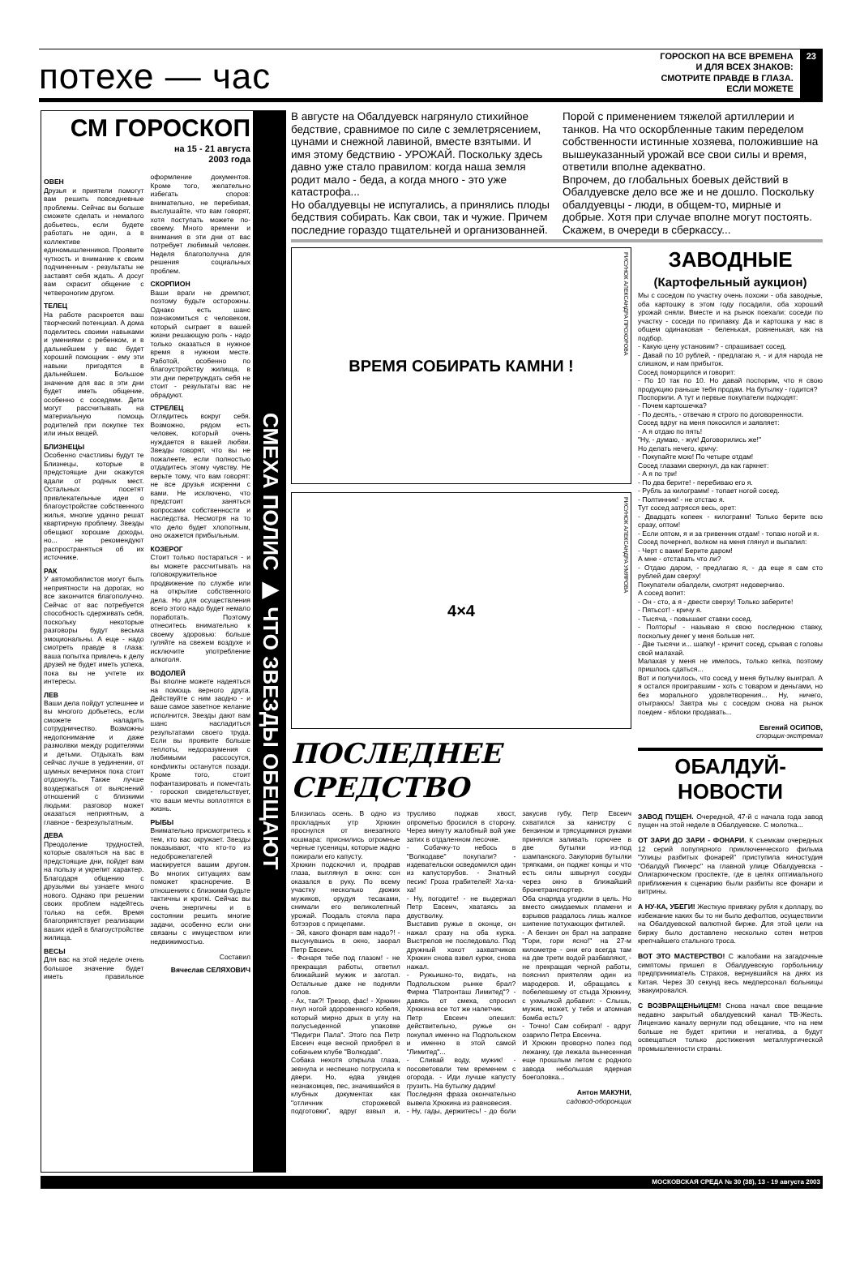потехе — час
ГОРОСКОП НА ВСЕ ВРЕМЕНА
И ДЛЯ ВСЕХ ЗНАКОВ:
СМОТРИТЕ ПРАВДЕ В ГЛАЗА.
ЕСЛИ МОЖЕТЕ
23
СМ ГОРОСКОП
на 15 - 21 августа
2003 года
ОВЕН
Друзья и приятели помогут вам решить повседневные проблемы. Сейчас вы больше сможете сделать и немалого добьетесь, если будете работать не один, а в коллективе единомышленников. Проявите чуткость и внимание к своим подчиненным - результаты не заставят себя ждать. А досуг вам скрасит общение с четвероногим другом.
ТЕЛЕЦ
На работе раскроется ваш творческий потенциал. А дома поделитесь своими навыками и умениями с ребенком, и в дальнейшем у вас будет хороший помощник - ему эти навыки пригодятся в дальнейшем. Большое значение для вас в эти дни будет иметь общение, особенно с соседями. Дети могут рассчитывать на материальную помощь родителей при покупке тех или иных вещей.
БЛИЗНЕЦЫ
Особенно счастливы будут те Близнецы, которые в предстоящие дни окажутся вдали от родных мест. Остальных посетят привлекательные идеи о благоустройстве собственного жилья, многие удачно решат квартирную проблему. Звезды обещают хорошие доходы, но... не рекомендуют распространяться об их источнике.
РАК
У автомобилистов могут быть неприятности на дорогах, но все закончится благополучно. Сейчас от вас потребуется способность сдерживать себя, поскольку некоторые разговоры будут весьма эмоциональны. А еще - надо смотреть правде в глаза: ваша попытка привлечь к делу друзей не будет иметь успеха, пока вы не учтете их интересы.
ЛЕВ
Ваши дела пойдут успешнее и вы многого добьетесь, если сможете наладить сотрудничество. Возможны недопонимание и даже размолвки между родителями и детьми. Отдыхать вам сейчас лучше в уединении, от шумных вечеринок пока стоит отдохнуть. Также лучше воздержаться от выяснений отношений с близкими людьми: разговор может оказаться неприятным, а главное - безрезультатным.
ДЕВА
Преодоление трудностей, которые сваляться на вас в предстоящие дни, пойдет вам на пользу и укрепит характер. Благодаря общению с друзьями вы узнаете много нового. Однако при решении своих проблем надейтесь только на себя. Время благоприятствует реализации ваших идей в благоустройстве жилища.
ВЕСЫ
Для вас на этой неделе очень большое значение будет иметь правильное оформление документов. Кроме того, желательно избегать споров: внимательно, не перебивая, выслушайте, что вам говорят, хотя поступать можете по-своему. Много времени и внимания в эти дни от вас потребует любимый человек. Неделя благополучна для решения социальных проблем.
СКОРПИОН
Ваши враги не дремлют, поэтому будьте осторожны. Однако есть шанс познакомиться с человеком, который сыграет в вашей жизни решающую роль - надо только оказаться в нужное время в нужном месте. Работой, особенно по благоустройству жилища, в эти дни перетруждать себя не стоит - результаты вас не обрадуют.
СТРЕЛЕЦ
Оглядитесь вокруг себя. Возможно, рядом есть человек, который очень нуждается в вашей любви. Звезды говорят, что вы не пожалеете, если полностью отдадитесь этому чувству. Не верьте тому, что вам говорят: не все друзья искренни с вами. Не исключено, что предстоит заняться вопросами собственности и наследства. Несмотря на то что дело будет хлопотным, оно окажется прибыльным.
КОЗЕРОГ
Стоит только постараться - и вы можете рассчитывать на головокружительное продвижение по службе или на открытие собственного дела. Но для осуществления всего этого надо будет немало поработать. Поэтому отнеситесь внимательно к своему здоровью: больше гуляйте на свежем воздухе и исключите употребление алкоголя.
ВОДОЛЕЙ
Вы вполне можете надеяться на помощь верного друга. Действуйте с ним заодно - и ваше самое заветное желание исполнится. Звезды дают вам шанс насладиться результатами своего труда. Если вы проявите больше теплоты, недоразумения с любимыми рассосутся, конфликты останутся позади. Кроме того, стоит пофантазировать и помечтать - гороскоп свидетельствует, что ваши мечты воплотятся в жизнь.
РЫБЫ
Внимательно присмотритесь к тем, кто вас окружает. Звезды показывают, что кто-то из недоброжелателей маскируется вашим другом. Во многих ситуациях вам поможет красноречие. В отношениях с близкими будьте тактичны и кроткі. Сейчас вы очень энергичны и в состоянии решить многие задачи, особенно если они связаны с имуществом или недвижимостью.
Составил
Вячеслав СЕЛЯХОВИЧ
СМЕХА ПОЛИС ▶ ЧТО ЗВЕЗДЫ ОБЕЩАЮТ
В августе на Обалдуевск нагрянуло стихийное бедствие, сравнимое по силе с землетрясением, цунами и снежной лавиной, вместе взятыми. И имя этому бедствию - УРОЖАЙ. Поскольку здесь давно уже стало правилом: когда наша земля родит мало - беда, а когда много - это уже катастрофа...
Но обалдуевцы не испугались, а принялись плоды бедствия собирать. Как свои, так и чужие. Причем последние гораздо тщательней и организованней. Порой с применением тяжелой артиллерии и танков. На что оскорбленные таким переделом собственности истинные хозяева, положившие на вышеуказанный урожай все свои силы и время, ответили вполне адекватно.
Впрочем, до глобальных боевых действий в Обалдуевске дело все же и не дошло. Поскольку обалдуевцы - люди, в общем-то, мирные и добрые. Хотя при случае вполне могут постоять. Скажем, в очереди в сберкассу...
ВРЕМЯ СОБИРАТЬ КАМНИ !
РИСУНОК АЛЕКСАНДРА ПРОХОРОВА
4×4
РИСУНОК АЛЕКСАНДРА УМЯРОВА
ПОСЛЕДНЕЕ СРЕДСТВО
Близилась осень. В одно из прохладных утр Хрюкин проснулся от внезапного кошмара: приснились огромные черные гусеницы, которые жадно пожирали его капусту.
Хрюкин подскочил и, продрав глаза, выглянул в окно: сон оказался в руку. По всему участку несколько дюжих мужиков, орудуя тесаками, снимали его великолепный урожай. Поодаль стояла пара бэтээров с прицепами.
- Эй, какого фонаря вам надо?! - высунувшись в окно, заорал Петр Евсеич.
- Фонаря тебе под глазом! - не прекращая работы, ответил ближайший мужик и заготал. Остальные даже не подняли голов.
- Ах, так?! Трезор, фас! - Хрюкин пнул ногой здоровенного кобеля, который мирно дрых в углу на полусъеденной упаковке "Педигри Пала". Этого пса Петр Евсеич еще весной приобрел в собачьем клубе "Волкодав".
Собака нехотя открыла глаза, зевнула и неспешно потрусила к двери. Но, едва увидев незнакомцев, пес, значившийся в клубных документах как "отличник сторожевой подготовки", вдруг взвыл и, трусливо поджав хвост, опрометью бросился в сторону. Через минуту жалобный вой уже затих в отдаленном лесочке.
- Собачку-то небось в "Волкодаве" покупали? - издевательски осведомился один из капусторубов. - Знатный песик! Гроза грабителей! Ха-ха-ха!
- Ну, погодите! - не выдержал Петр Евсеич, хватаясь за двустволку.
Выставив ружье в оконце, он нажал сразу на оба курка. Выстрелов не последовало. Под дружный хохот захватчиков Хрюкин снова взвел курки, снова нажал.
- Ружьишко-то, видать, на Подпольском рынке брал? Фирма "Патронташ Лимитед"? - давясь от смеха, спросил Хрюкина все тот же налетчик.
Петр Евсеич опешил: действительно, ружье он покупал именно на Подпольском и именно в этой самой "Лимитед"...
- Сливай воду, мужик! - посоветовали тем временем с огорода. - Иди лучше капусту грузить. На бутылку дадим!
Последняя фраза окончательно вывела Хрюкина из равновесия.
- Ну, гады, держитесь! - до боли закусив губу, Петр Евсеич схватился за канистру с бензином и трясущимися руками принялся заливать горючее в две бутылки из-под шампанского. Закупорив бутылки тряпками, он поджег концы и что есть силы швырнул сосуды через окно в ближайший бронетранспортер.
Оба снаряда угодили в цель. Но вместо ожидаемых пламени и взрывов раздалось лишь жалкое шипение потухающих фитилей.
- А бензин он брал на заправке "Гори, гори ясно!" на 27-м километре - они его всегда там на две трети водой разбавляют, - не прекращая черной работы, пояснил приятелям один из мародеров. И, обращаясь к побелевшему от стыда Хрюкину, с ухмылкой добавил: - Слышь, мужик, может, у тебя и атомная бомба есть?
- Точно! Сам собирал! - вдруг озарило Петра Евсеича.
И Хрюкин проворно полез под лежанку, где лежала вынесенная еще прошлым летом с родного завода небольшая ядерная боеголовка...
Антон МАКУНИ,
садовод-оборонщик
ЗАВОДНЫЕ
(Картофельный аукцион)
Мы с соседом по участку очень похожи - оба заводные, оба картошку в этом году посадили, оба хороший урожай сняли. Вместе и на рынок поехали: соседи по участку - соседи по прилавку. Да и картошка у нас в общем одинаковая - беленькая, ровненькая, как на подбор.
- Какую цену установим? - спрашивает сосед.
- Давай по 10 рублей, - предлагаю я, - и для народа не слишком, и нам прибыток.
Сосед поморщился и говорит:
- По 10 так по 10. Но давай поспорим, что я свою продукцию раньше тебя продам. На бутылку - годится?
Поспорили. А тут и первые покупатели подходят:
- Почем картошечка?
- По десять, - отвечаю я строго по договоренности.
Сосед вдруг на меня покосился и заявляет:
- А я отдаю по пять!
"Ну, - думаю, - жук! Договорились же!"
Но делать нечего, кричу:
- Покупайте мою! По четыре отдам!
Сосед глазами сверкнул, да как гаркнет:
- А я по три!
- По два берите! - перебиваю его я.
- Рубль за килограмм! - топает ногой сосед.
- Полтинник! - не отстаю я.
Тут сосед затрясся весь, орет:
- Двадцать копеек - килограмм! Только берите всю сразу, оптом!
- Если оптом, я и за гривенник отдам! - топаю ногой и я.
Сосед почернел, волком на меня глянул и выпалил:
- Черт с вами! Берите даром!
А мне - отставать что ли?
- Отдаю даром, - предлагаю я, - да еще я сам сто рублей дам сверху!
Покупатели обалдели, смотрят недоверчиво.
А сосед вопит:
- Он - сто, а я - двести сверху! Только заберите!
- Пятьсот! - кричу я.
- Тысяча, - повышает ставки сосед.
- Полторы! - называю я свою последнюю ставку, поскольку денег у меня больше нет.
- Две тысячи и... шапку! - кричит сосед, срывая с головы свой малахай.
Малахая у меня не имелось, только кепка, поэтому пришлось сдаться...
Вот и получилось, что сосед у меня бутылку выиграл. А я остался проигравшим - хоть с товаром и деньгами, но без морального удовлетворения... Ну, ничего, отыграюсь! Завтра мы с соседом снова на рынок поедем - яблоки продавать...
Евгений ОСИПОВ,
спорщик-экстремал
ОБАЛДУЙ-НОВОСТИ
ЗАВОД ПУЩЕН. Очередной, 47-й с начала года завод пущен на этой неделе в Обалдуевске. С молотка...
ОТ ЗАРИ ДО ЗАРИ - ФОНАРИ. К съемкам очередных 12 серий популярного приключенческого фильма "Улицы разбитых фонарей" приступила киностудия "Обалдуй Пикчерс" на главной улице Обалдуевска - Олигархическом проспекте, где в целях оптимального приближения к сценарию были разбиты все фонари и витрины.
А НУ-КА, УБЕГИ! Жесткую привязку рубля к доллару, во избежание каких бы то ни было дефолтов, осуществили на Обалдуевской валютной бирже. Для этой цели на биржу было доставлено несколько сотен метров крепчайшего стального троса.
ВОТ ЭТО МАСТЕРСТВО! С жалобами на загадочные симптомы пришел в Обалдуевскую горбольницу предприниматель Страхов, вернувшийся на днях из Китая. Через 30 секунд весь медперсонал больницы эвакуировался.
С ВОЗВРАЩЕНЬИЦЕМ! Снова начал свое вещание недавно закрытый обалдуевский канал ТВ-Жесть. Лицензию каналу вернули под обещание, что на нем больше не будет критики и негатива, а будут освещаться только достижения металлургической промышленности страны.
МОСКОВСКАЯ СРЕДА № 30 (38), 13 - 19 августа 2003